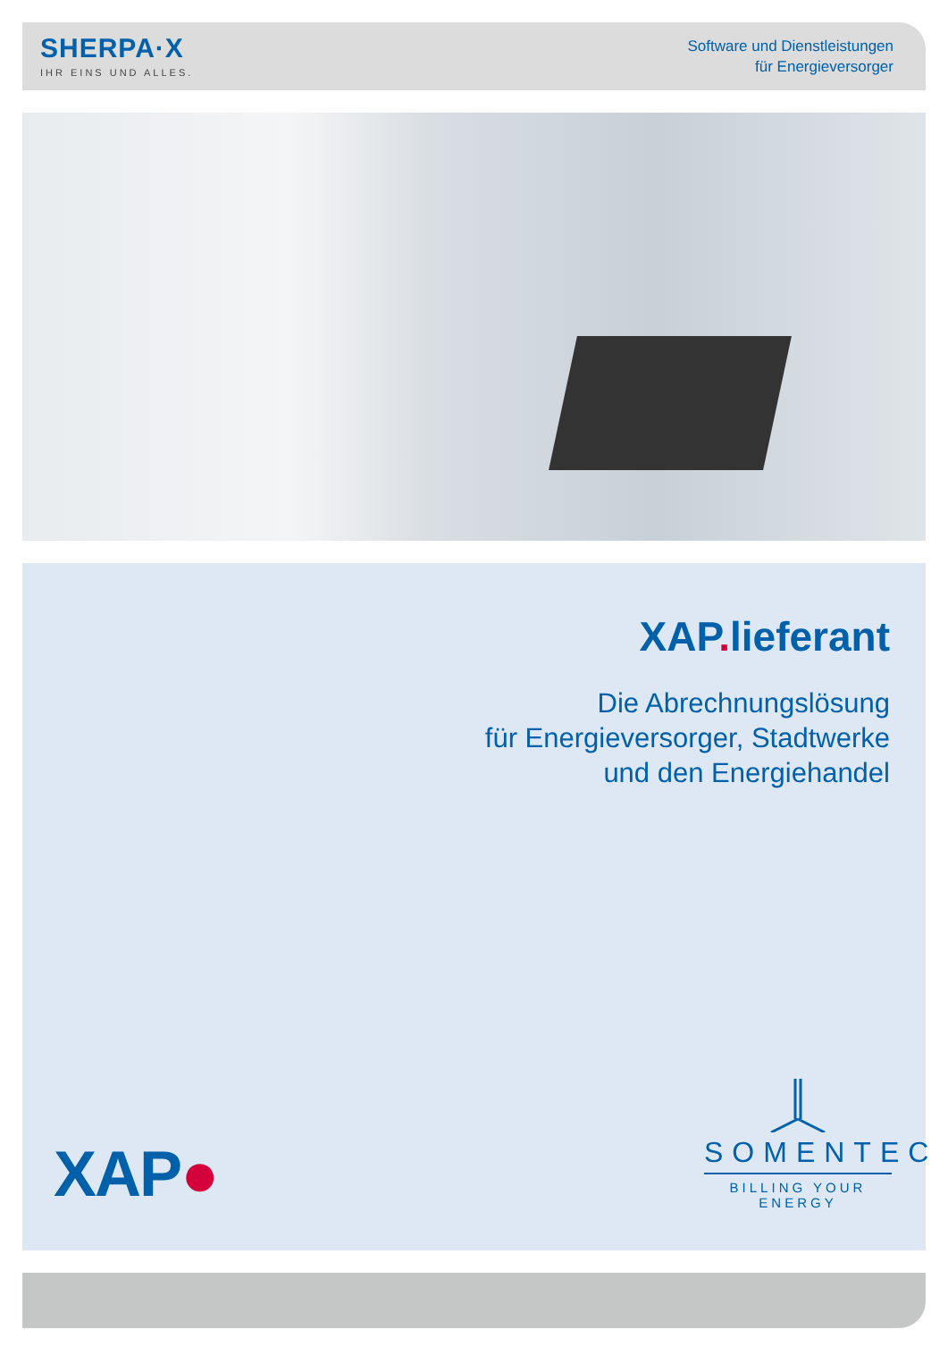SHERPA·X
IHR EINS UND ALLES.
Software und Dienstleistungen
für Energieversorger
XAP. lieferant
Die Abrechnungslösung
für Energieversorger, Stadtwerke
und den Energiehandel
XAP●
SOMENTEC
BILLING YOUR ENERGY